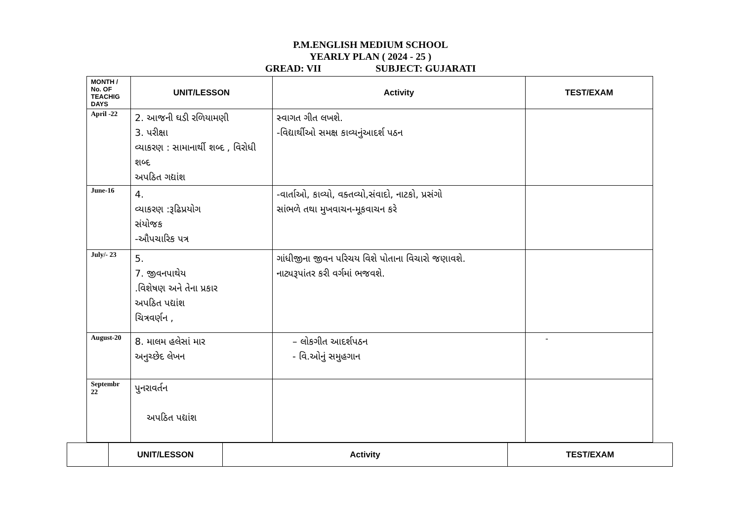P.M.ENGLISH MEDIUM SCHOOL
YEARLY PLAN ( 2024 - 25 )
GREAD: VII SUBJECT: GUJARATI
| MONTH / No. OF TEACHIG DAYS | UNIT/LESSON | Activity | TEST/EXAM |
| --- | --- | --- | --- |
| April -22 | 2. આજની ઘડી રળિયામણી 3. પરીક્ષા વ્યાકરણ : સામાનાર્થી શબ્દ , વિરોધી શબ્દ અપઠિત ગદ્યાંશ | સ્વાગત ગીત લખશે. -વિદ્યાર્થીઓ સમક્ષ કાવ્યનુંઆદર્શ પઠન | |
| June-16 | 4. વ્યાકરણ :રૂઢિપ્રયોગ સંયોજક -ઔપચારિક પત્ર | -વાર્તાઓ, કાવ્યો, વક્તવ્યો,સંવાદો, નાટકો, પ્રસંગો સાંભળે તથા મુખવાચન-મૂકવાચન કરે | |
| July/- 23 | 5. 7. જીવનપાથેય .વિશેષણ અને તેના પ્રકાર અપઠિત પદ્યાંશ ચિત્રવર્ણન , | ગાંધીજીના જીવન પરિચય વિશે પોતાના વિચારો જણાવશે. નાટ્યરૂપાંતર કરી વર્ગમાં ભજવશે. | |
| August-20 | 8. માલમ હલેસાં માર અનુચ્છેદ લેખન | – લોકગીત આદર્શપઠન - વિ.ઓનું સમુહગાન | - |
| Septembr 22 | પુનરાવર્તન અપઠિત પદ્યાંશ | | |
| | UNIT/LESSON | Activity | TEST/EXAM |
| --- | --- | --- | --- |